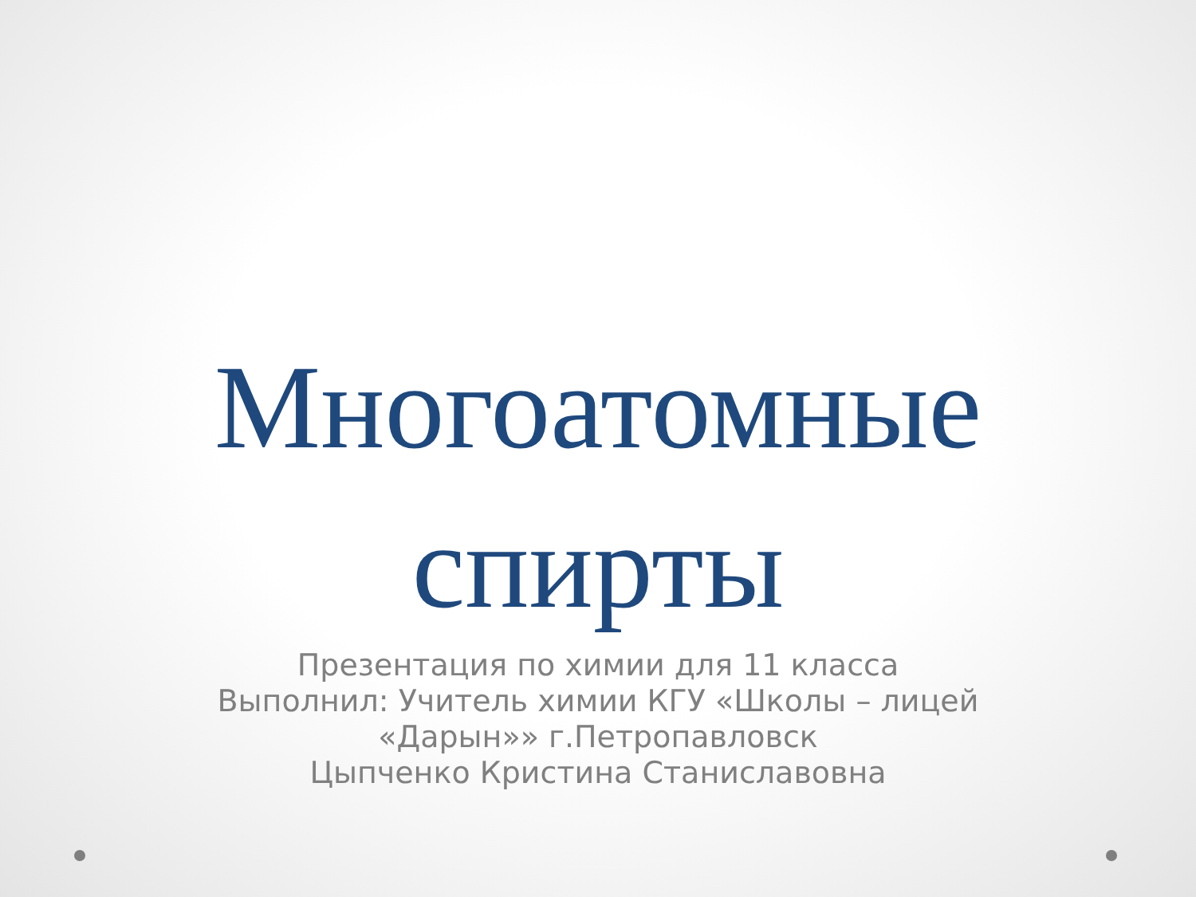Многоатомные
спирты
Презентация по химии для 11 класса
Выполнил: Учитель химии КГУ «Школы – лицей
«Дарын»» г.Петропавловск
Цыпченко Кристина Станиславовна